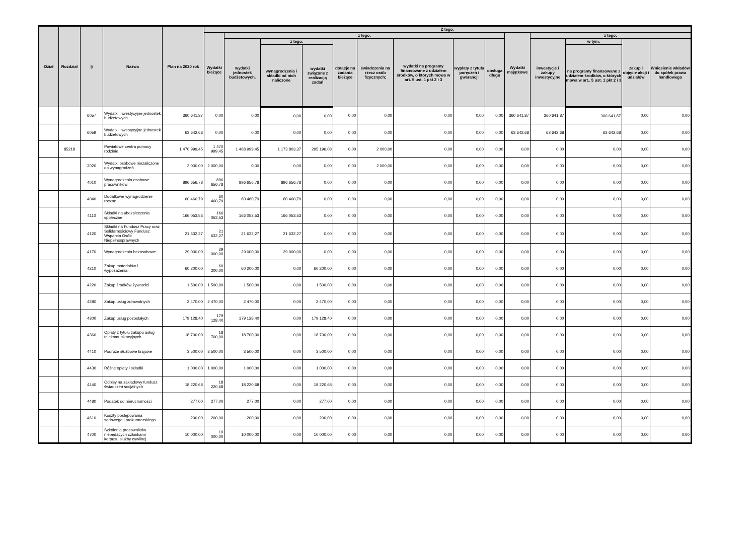| Dział | Rozdział | § | Nazwa | Plan na 2020 rok | Z tego: | | | | | | | | | | | | | |
| --- | --- | --- | --- | --- | --- | --- | --- | --- | --- | --- | --- | --- | --- | --- | --- | --- | --- | --- |
| | | | | | Wydatki bieżące | z tego: | | | | | | | | Wydatki majątkowe | z tego: | | | |
| | | | | | | wydatki jednostek budżetowych, | z tego: | | dotacje na zadania bieżące | świadczenia na rzecz osób fizycznych; | wydatki na programy finansowane z udziałem środków, o których mowa w art. 5 ust. 1 pkt 2 i 3 | wypłaty z tytułu poręczeń i gwarancji | obsługa długu | | inwestycje i zakupy inwestycyjne | w tym: | zakup i objęcie akcji i udziałów | Wniesienie wkładów do spółek prawa handlowego |
| | | | | | | | wynagrodzenia i składki od nich naliczone | wydatki związane z realizacją zadań | | | | | | | | na programy finansowane z udziałem środków, o których mowa w art.. 5 ust. 1 pkt 2 i 3 | | |
| | | 6057 | Wydatki inwestycyjne jednostek budżetowych | 360 641,87 | 0,00 | 0,00 | 0,00 | 0,00 | 0,00 | 0,00 | 0,00 | 0,00 | 0,00 | 360 641,87 | 360 641,87 | 360 641,87 | 0,00 | 0,00 |
| | | 6059 | Wydatki inwestycyjne jednostek budżetowych | 63 642,68 | 0,00 | 0,00 | 0,00 | 0,00 | 0,00 | 0,00 | 0,00 | 0,00 | 0,00 | 63 642,68 | 63 642,68 | 63 642,68 | 0,00 | 0,00 |
| | 85218 | | Powiatowe centra pomocy rodzinie | 1 470 999,45 | 1 470 999,45 | 1 468 999,45 | 1 173 803,37 | 295 196,08 | 0,00 | 2 000,00 | 0,00 | 0,00 | 0,00 | 0,00 | 0,00 | 0,00 | 0,00 | 0,00 |
| | | 3020 | Wydatki osobowe niezaliczone do wynagrodzeń | 2 000,00 | 2 000,00 | 0,00 | 0,00 | 0,00 | 0,00 | 2 000,00 | 0,00 | 0,00 | 0,00 | 0,00 | 0,00 | 0,00 | 0,00 | 0,00 |
| | | 4010 | Wynagrodzenia osobowe pracowników | 896 656,78 | 896 656,78 | 896 656,78 | 896 656,78 | 0,00 | 0,00 | 0,00 | 0,00 | 0,00 | 0,00 | 0,00 | 0,00 | 0,00 | 0,00 | 0,00 |
| | | 4040 | Dodatkowe wynagrodzenie roczne | 60 460,79 | 60 460,79 | 60 460,79 | 60 460,79 | 0,00 | 0,00 | 0,00 | 0,00 | 0,00 | 0,00 | 0,00 | 0,00 | 0,00 | 0,00 | 0,00 |
| | | 4110 | Składki na ubezpieczenia społeczne | 166 053,53 | 166 053,53 | 166 053,53 | 166 053,53 | 0,00 | 0,00 | 0,00 | 0,00 | 0,00 | 0,00 | 0,00 | 0,00 | 0,00 | 0,00 | 0,00 |
| | | 4120 | Składki na Fundusz Pracy oraz Solidarnościowy Fundusz Wsparcia Osób Niepełnosprawnych | 21 632,27 | 21 632,27 | 21 632,27 | 21 632,27 | 0,00 | 0,00 | 0,00 | 0,00 | 0,00 | 0,00 | 0,00 | 0,00 | 0,00 | 0,00 | 0,00 |
| | | 4170 | Wynagrodzenia bezosobowe | 29 000,00 | 29 000,00 | 29 000,00 | 29 000,00 | 0,00 | 0,00 | 0,00 | 0,00 | 0,00 | 0,00 | 0,00 | 0,00 | 0,00 | 0,00 | 0,00 |
| | | 4210 | Zakup materiałów i wyposażenia | 60 200,00 | 60 200,00 | 60 200,00 | 0,00 | 60 200,00 | 0,00 | 0,00 | 0,00 | 0,00 | 0,00 | 0,00 | 0,00 | 0,00 | 0,00 | 0,00 |
| | | 4220 | Zakup środków żywności | 1 500,00 | 1 500,00 | 1 500,00 | 0,00 | 1 500,00 | 0,00 | 0,00 | 0,00 | 0,00 | 0,00 | 0,00 | 0,00 | 0,00 | 0,00 | 0,00 |
| | | 4280 | Zakup usług zdrowotnych | 2 470,00 | 2 470,00 | 2 470,00 | 0,00 | 2 470,00 | 0,00 | 0,00 | 0,00 | 0,00 | 0,00 | 0,00 | 0,00 | 0,00 | 0,00 | 0,00 |
| | | 4300 | Zakup usług pozostałych | 179 128,40 | 179 128,40 | 179 128,40 | 0,00 | 179 128,40 | 0,00 | 0,00 | 0,00 | 0,00 | 0,00 | 0,00 | 0,00 | 0,00 | 0,00 | 0,00 |
| | | 4360 | Opłaty z tytułu zakupu usług telekomunikacyjnych | 18 700,00 | 18 700,00 | 18 700,00 | 0,00 | 18 700,00 | 0,00 | 0,00 | 0,00 | 0,00 | 0,00 | 0,00 | 0,00 | 0,00 | 0,00 | 0,00 |
| | | 4410 | Podróże służbowe krajowe | 3 500,00 | 3 500,00 | 3 500,00 | 0,00 | 3 500,00 | 0,00 | 0,00 | 0,00 | 0,00 | 0,00 | 0,00 | 0,00 | 0,00 | 0,00 | 0,00 |
| | | 4430 | Różne opłaty i składki | 1 000,00 | 1 000,00 | 1 000,00 | 0,00 | 1 000,00 | 0,00 | 0,00 | 0,00 | 0,00 | 0,00 | 0,00 | 0,00 | 0,00 | 0,00 | 0,00 |
| | | 4440 | Odpisy na zakładowy fundusz świadczeń socjalnych | 18 220,68 | 18 220,68 | 18 220,68 | 0,00 | 18 220,68 | 0,00 | 0,00 | 0,00 | 0,00 | 0,00 | 0,00 | 0,00 | 0,00 | 0,00 | 0,00 |
| | | 4480 | Podatek od nieruchomości | 277,00 | 277,00 | 277,00 | 0,00 | 277,00 | 0,00 | 0,00 | 0,00 | 0,00 | 0,00 | 0,00 | 0,00 | 0,00 | 0,00 | 0,00 |
| | | 4610 | Koszty postępowania sądowego i prokuratorskiego | 200,00 | 200,00 | 200,00 | 0,00 | 200,00 | 0,00 | 0,00 | 0,00 | 0,00 | 0,00 | 0,00 | 0,00 | 0,00 | 0,00 | 0,00 |
| | | 4700 | Szkolenia pracowników niebędących członkami korpusu służby cywilnej | 10 000,00 | 10 000,00 | 10 000,00 | 0,00 | 10 000,00 | 0,00 | 0,00 | 0,00 | 0,00 | 0,00 | 0,00 | 0,00 | 0,00 | 0,00 | 0,00 |